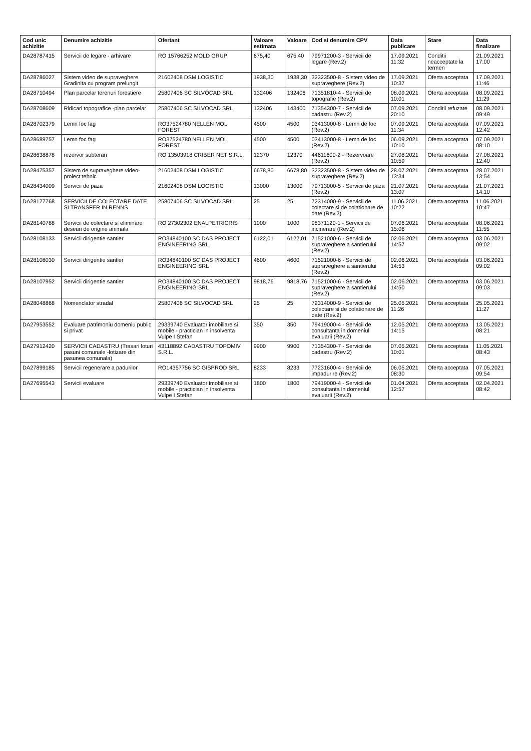| Cod unic achizitie | Denumire achizitie | Ofertant | Valoare estimata | Valoare | Cod si denumire CPV | Data publicare | Stare | Data finalizare |
| --- | --- | --- | --- | --- | --- | --- | --- | --- |
| DA28787415 | Servicii de legare - arhivare | RO 15766252 MOLD GRUP | 675,40 | 675,40 | 79971200-3 - Servicii de legare (Rev.2) | 17.09.2021 11:32 | Conditii neacceptate la termen | 21.09.2021 17:00 |
| DA28786027 | Sistem video de supraveghere Gradinita cu program prelungit | 21602408 DSM LOGISTIC | 1938,30 | 1938,30 | 32323500-8 - Sistem video de supraveghere (Rev.2) | 17.09.2021 10:37 | Oferta acceptata | 17.09.2021 11:46 |
| DA28710494 | Plan parcelar terenuri forestiere | 25807406 SC SILVOCAD SRL | 132406 | 132406 | 71351810-4 - Servicii de topografie (Rev.2) | 08.09.2021 10:01 | Oferta acceptata | 08.09.2021 11:29 |
| DA28708609 | Ridicari topografice -plan parcelar | 25807406 SC SILVOCAD SRL | 132406 | 143400 | 71354300-7 - Servicii de cadastru (Rev.2) | 07.09.2021 20:10 | Conditii refuzate | 08.09.2021 09:49 |
| DA28702379 | Lemn foc fag | RO37524780 NELLEN MOL FOREST | 4500 | 4500 | 03413000-8 - Lemn de foc (Rev.2) | 07.09.2021 11:34 | Oferta acceptata | 07.09.2021 12:42 |
| DA28689757 | Lemn foc fag | RO37524780 NELLEN MOL FOREST | 4500 | 4500 | 03413000-8 - Lemn de foc (Rev.2) | 06.09.2021 10:10 | Oferta acceptata | 07.09.2021 08:10 |
| DA28638878 | rezervor subteran | RO 13503918 CRIBER NET S.R.L. | 12370 | 12370 | 44611600-2 - Rezervoare (Rev.2) | 27.08.2021 10:59 | Oferta acceptata | 27.08.2021 12:40 |
| DA28475357 | Sistem de supraveghere video-proiect tehnic | 21602408 DSM LOGISTIC | 6678,80 | 6678,80 | 32323500-8 - Sistem video de supraveghere (Rev.2) | 28.07.2021 13:34 | Oferta acceptata | 28.07.2021 13:54 |
| DA28434009 | Servicii de paza | 21602408 DSM LOGISTIC | 13000 | 13000 | 79713000-5 - Servicii de paza (Rev.2) | 21.07.2021 13:07 | Oferta acceptata | 21.07.2021 14:10 |
| DA28177768 | SERVICII DE COLECTARE DATE SI TRANSFER IN RENNS | 25807406 SC SILVOCAD SRL | 25 | 25 | 72314000-9 - Servicii de colectare si de colationare de date (Rev.2) | 11.06.2021 10:22 | Oferta acceptata | 11.06.2021 10:47 |
| DA28140788 | Servicii de colectare si eliminare deseuri de origine animala | RO 27302302 ENALPETRICRIS | 1000 | 1000 | 98371120-1 - Servicii de incinerare (Rev.2) | 07.06.2021 15:06 | Oferta acceptata | 08.06.2021 11:55 |
| DA28108133 | Servicii dirigentie santier | RO34840100 SC DAS PROJECT ENGINEERING SRL | 6122,01 | 6122,01 | 71521000-6 - Servicii de supraveghere a santierului (Rev.2) | 02.06.2021 14:57 | Oferta acceptata | 03.06.2021 09:02 |
| DA28108030 | Servicii dirigentie santier | RO34840100 SC DAS PROJECT ENGINEERING SRL | 4600 | 4600 | 71521000-6 - Servicii de supraveghere a santierului (Rev.2) | 02.06.2021 14:53 | Oferta acceptata | 03.06.2021 09:02 |
| DA28107952 | Servicii dirigentie santier | RO34840100 SC DAS PROJECT ENGINEERING SRL | 9818,76 | 9818,76 | 71521000-6 - Servicii de supraveghere a santierului (Rev.2) | 02.06.2021 14:50 | Oferta acceptata | 03.06.2021 09:03 |
| DA28048868 | Nomenclator stradal | 25807406 SC SILVOCAD SRL | 25 | 25 | 72314000-9 - Servicii de colectare si de colationare de date (Rev.2) | 25.05.2021 11:26 | Oferta acceptata | 25.05.2021 11:27 |
| DA27953552 | Evaluare patrimoniu domeniu public si privat | 29339740 Evaluator imobiliare si mobile - practician in insolventa Vulpe I Stefan | 350 | 350 | 79419000-4 - Servicii de consultanta in domeniul evaluarii (Rev.2) | 12.05.2021 14:15 | Oferta acceptata | 13.05.2021 08:21 |
| DA27912420 | SERVICII CADASTRU (Trasari loturi pasuni comunale -lotizare din pasunea comunala) | 43118892 CADASTRU TOPOMIV S.R.L. | 9900 | 9900 | 71354300-7 - Servicii de cadastru (Rev.2) | 07.05.2021 10:01 | Oferta acceptata | 11.05.2021 08:43 |
| DA27899185 | Servicii regenerare a padurilor | RO14357756 SC GISPROD SRL | 8233 | 8233 | 77231600-4 - Servicii de impadurire (Rev.2) | 06.05.2021 08:30 | Oferta acceptata | 07.05.2021 09:54 |
| DA27695543 | Servicii evaluare | 29339740 Evaluator imobiliare si mobile - practician in insolventa Vulpe I Stefan | 1800 | 1800 | 79419000-4 - Servicii de consultanta in domeniul evaluarii (Rev.2) | 01.04.2021 12:57 | Oferta acceptata | 02.04.2021 08:42 |